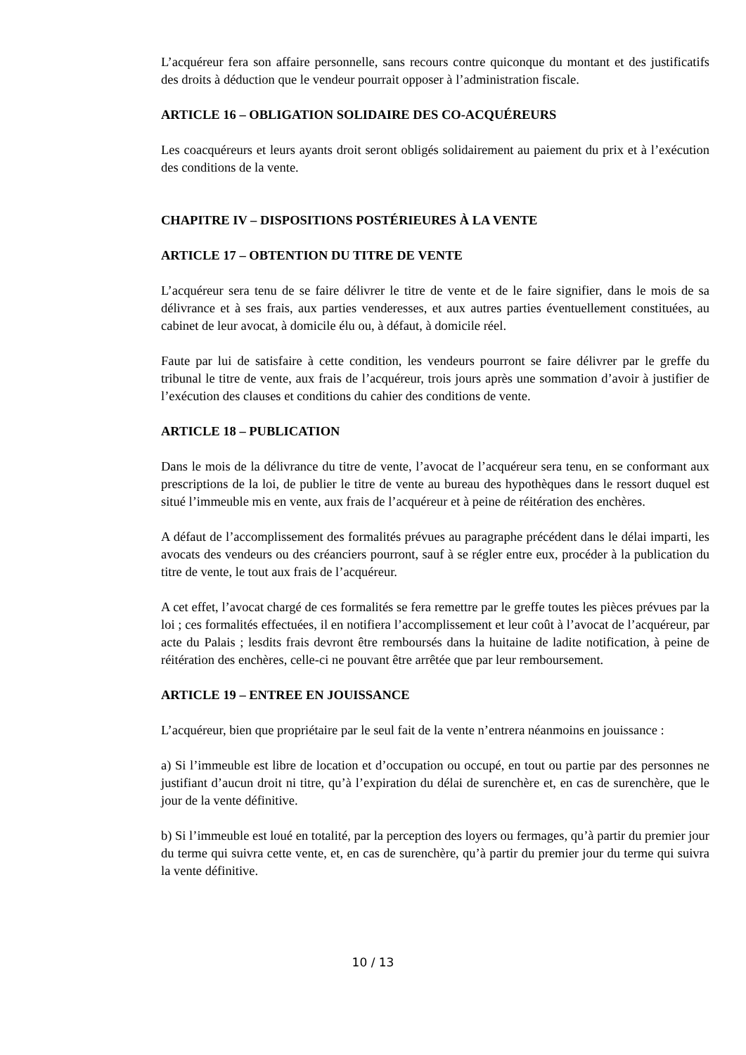L’acquéreur fera son affaire personnelle, sans recours contre quiconque du montant et des justificatifs des droits à déduction que le vendeur pourrait opposer à l’administration fiscale.
ARTICLE 16 – OBLIGATION SOLIDAIRE DES CO-ACQUÉREURS
Les coacquéreurs et leurs ayants droit seront obligés solidairement au paiement du prix et à l’exécution des conditions de la vente.
CHAPITRE IV – DISPOSITIONS POSTÉRIEURES À LA VENTE
ARTICLE 17 – OBTENTION DU TITRE DE VENTE
L’acquéreur sera tenu de se faire délivrer le titre de vente et de le faire signifier, dans le mois de sa délivrance et à ses frais, aux parties venderesses, et aux autres parties éventuellement constituées, au cabinet de leur avocat, à domicile élu ou, à défaut, à domicile réel.
Faute par lui de satisfaire à cette condition, les vendeurs pourront se faire délivrer par le greffe du tribunal le titre de vente, aux frais de l’acquéreur, trois jours après une sommation d’avoir à justifier de l’exécution des clauses et conditions du cahier des conditions de vente.
ARTICLE 18 – PUBLICATION
Dans le mois de la délivrance du titre de vente, l’avocat de l’acquéreur sera tenu, en se conformant aux prescriptions de la loi, de publier le titre de vente au bureau des hypothèques dans le ressort duquel est situé l’immeuble mis en vente, aux frais de l’acquéreur et à peine de réitération des enchères.
A défaut de l’accomplissement des formalités prévues au paragraphe précédent dans le délai imparti, les avocats des vendeurs ou des créanciers pourront, sauf à se régler entre eux, procéder à la publication du titre de vente, le tout aux frais de l’acquéreur.
A cet effet, l’avocat chargé de ces formalités se fera remettre par le greffe toutes les pièces prévues par la loi ; ces formalités effectuées, il en notifiera l’accomplissement et leur coût à l’avocat de l’acquéreur, par acte du Palais ; lesdits frais devront être remboursés dans la huitaine de ladite notification, à peine de réitération des enchères, celle-ci ne pouvant être arrêtée que par leur remboursement.
ARTICLE 19 – ENTREE EN JOUISSANCE
L’acquéreur, bien que propriétaire par le seul fait de la vente n’entrera néanmoins en jouissance :
a) Si l’immeuble est libre de location et d’occupation ou occupé, en tout ou partie par des personnes ne justifiant d’aucun droit ni titre, qu’à l’expiration du délai de surenchère et, en cas de surenchère, que le jour de la vente définitive.
b) Si l’immeuble est loué en totalité, par la perception des loyers ou fermages, qu’à partir du premier jour du terme qui suivra cette vente, et, en cas de surenchère, qu’à partir du premier jour du terme qui suivra la vente définitive.
10 / 13